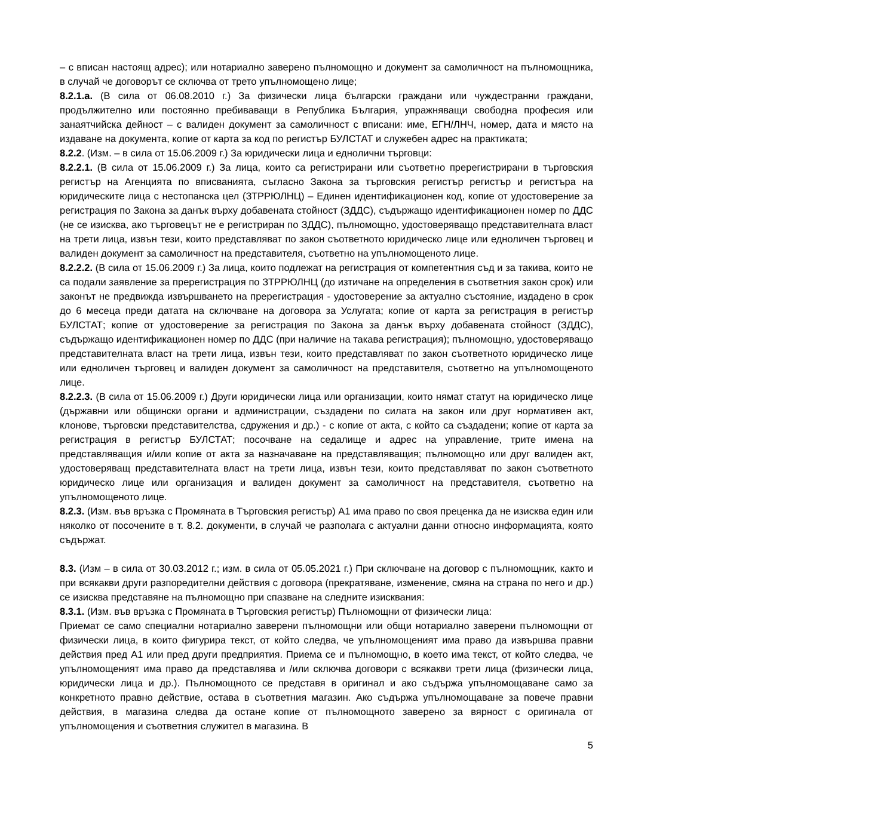– с вписан настоящ адрес); или нотариално заверено пълномощно и документ за самоличност на пълномощника, в случай че договорът се сключва от трето упълномощено лице;
8.2.1.а. (В сила от 06.08.2010 г.) За физически лица български граждани или чуждестранни граждани, продължително или постоянно пребиваващи в Република България, упражняващи свободна професия или занаятчийска дейност – с валиден документ за самоличност с вписани: име, ЕГН/ЛНЧ, номер, дата и място на издаване на документа, копие от карта за код по регистър БУЛСТАТ и служебен адрес на практиката;
8.2.2. (Изм. – в сила от 15.06.2009 г.) За юридически лица и еднолични търговци:
8.2.2.1. (В сила от 15.06.2009 г.) За лица, които са регистрирани или съответно пререгистрирани в търговския регистър на Агенцията по вписванията, съгласно Закона за търговския регистър регистър и регистъра на юридическите лица с нестопанска цел (ЗТРРЮЛНЦ) – Единен идентификационен код, копие от удостоверение за регистрация по Закона за данък върху добавената стойност (ЗДДС), съдържащо идентификационен номер по ДДС (не се изисква, ако търговецът не е регистриран по ЗДДС), пълномощно, удостоверяващо представителната власт на трети лица, извън тези, които представляват по закон съответното юридическо лице или едноличен търговец и валиден документ за самоличност на представителя, съответно на упълномощеното лице.
8.2.2.2. (В сила от 15.06.2009 г.) За лица, които подлежат на регистрация от компетентния съд и за такива, които не са подали заявление за пререгистрация по ЗТРРЮЛНЦ (до изтичане на определения в съответния закон срок) или законът не предвижда извършването на пререгистрация - удостоверение за актуално състояние, издадено в срок до 6 месеца преди датата на сключване на договора за Услугата; копие от карта за регистрация в регистър БУЛСТАТ; копие от удостоверение за регистрация по Закона за данък върху добавената стойност (ЗДДС), съдържащо идентификационен номер по ДДС (при наличие на такава регистрация); пълномощно, удостоверяващо представителната власт на трети лица, извън тези, които представляват по закон съответното юридическо лице или едноличен търговец и валиден документ за самоличност на представителя, съответно на упълномощеното лице.
8.2.2.3. (В сила от 15.06.2009 г.) Други юридически лица или организации, които нямат статут на юридическо лице (държавни или общински органи и администрации, създадени по силата на закон или друг нормативен акт, клонове, търговски представителства, сдружения и др.) - с копие от акта, с който са създадени; копие от карта за регистрация в регистър БУЛСТАТ; посочване на седалище и адрес на управление, трите имена на представляващия и/или копие от акта за назначаване на представляващия; пълномощно или друг валиден акт, удостоверяващ представителната власт на трети лица, извън тези, които представляват по закон съответното юридическо лице или организация и валиден документ за самоличност на представителя, съответно на упълномощеното лице.
8.2.3. (Изм. във връзка с Промяната в Търговския регистър) А1 има право по своя преценка да не изисква един или няколко от посочените в т. 8.2. документи, в случай че разполага с актуални данни относно информацията, която съдържат.
8.3. (Изм – в сила от 30.03.2012 г.; изм. в сила от 05.05.2021 г.) При сключване на договор с пълномощник, както и при всякакви други разпоредителни действия с договора (прекратяване, изменение, смяна на страна по него и др.) се изисква представяне на пълномощно при спазване на следните изисквания:
8.3.1. (Изм. във връзка с Промяната в Търговския регистър) Пълномощни от физически лица:
Приемат се само специални нотариално заверени пълномощни или общи нотариално заверени пълномощни от физически лица, в които фигурира текст, от който следва, че упълномощеният има право да извършва правни действия пред А1 или пред други предприятия. Приема се и пълномощно, в което има текст, от който следва, че упълномощеният има право да представлява и /или сключва договори с всякакви трети лица (физически лица, юридически лица и др.). Пълномощното се представя в оригинал и ако съдържа упълномощаване само за конкретното правно действие, остава в съответния магазин. Ако съдържа упълномощаване за повече правни действия, в магазина следва да остане копие от пълномощното заверено за вярност с оригинала от упълномощения и съответния служител в магазина. В
5